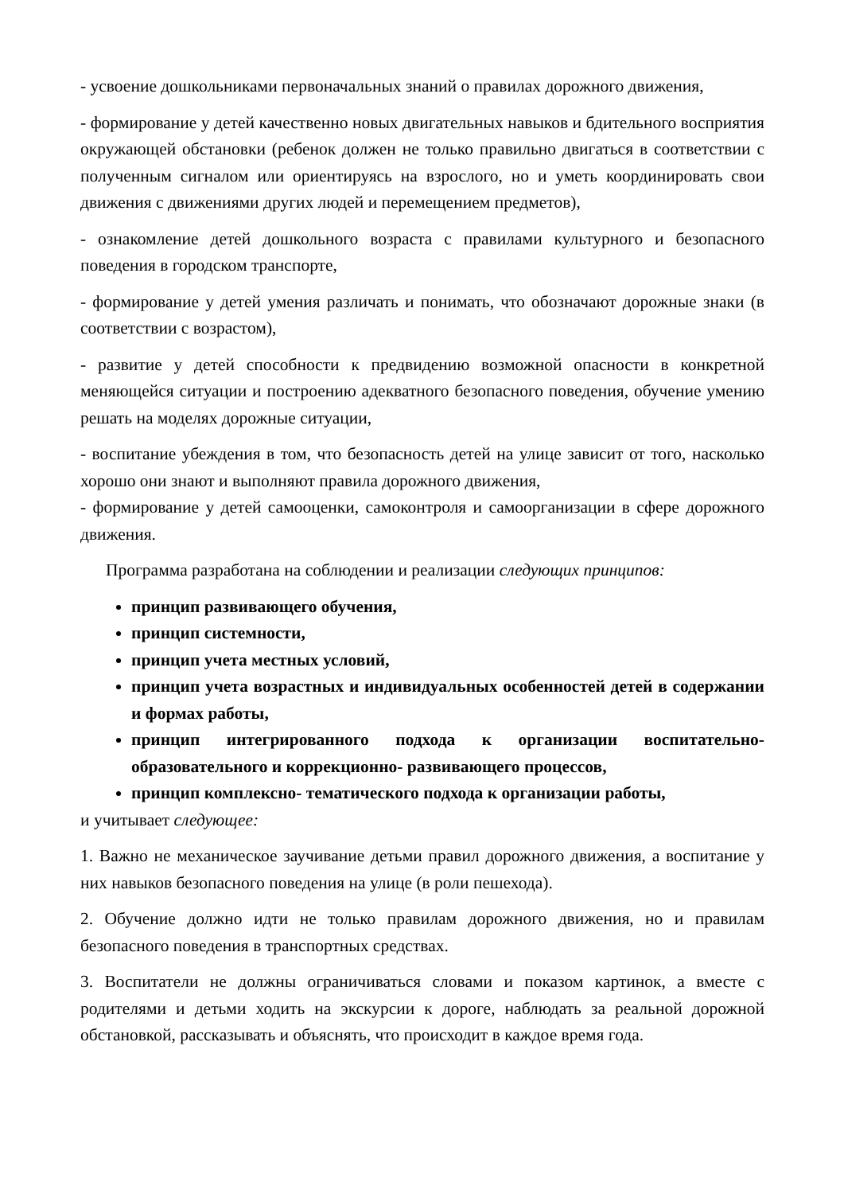- усвоение дошкольниками первоначальных знаний о правилах дорожного движения,
- формирование у детей качественно новых двигательных навыков и бдительного восприятия окружающей обстановки (ребенок должен не только правильно двигаться в соответствии с полученным сигналом или ориентируясь на взрослого, но и уметь координировать свои движения с движениями других людей и перемещением предметов),
- ознакомление детей дошкольного возраста с правилами культурного и безопасного поведения в городском транспорте,
- формирование у детей умения различать и понимать, что обозначают дорожные знаки (в соответствии с возрастом),
- развитие у детей способности к предвидению возможной опасности в конкретной меняющейся ситуации и построению адекватного безопасного поведения, обучение умению решать на моделях дорожные ситуации,
- воспитание убеждения в том, что безопасность детей на улице зависит от того, насколько хорошо они знают и выполняют правила дорожного движения,
- формирование у детей самооценки, самоконтроля и самоорганизации в сфере дорожного движения.
Программа разработана на соблюдении и реализации следующих принципов:
принцип развивающего обучения,
принцип системности,
принцип учета местных условий,
принцип учета возрастных и индивидуальных особенностей детей в содержании и формах работы,
принцип интегрированного подхода к организации воспитательно-образовательного и коррекционно- развивающего процессов,
принцип комплексно- тематического подхода к организации работы,
и учитывает следующее:
1. Важно не механическое заучивание детьми правил дорожного движения, а воспитание у них навыков безопасного поведения на улице (в роли пешехода).
2. Обучение должно идти не только правилам дорожного движения, но и правилам безопасного поведения в транспортных средствах.
3. Воспитатели не должны ограничиваться словами и показом картинок, а вместе с родителями и детьми ходить на экскурсии к дороге, наблюдать за реальной дорожной обстановкой, рассказывать и объяснять, что происходит в каждое время года.